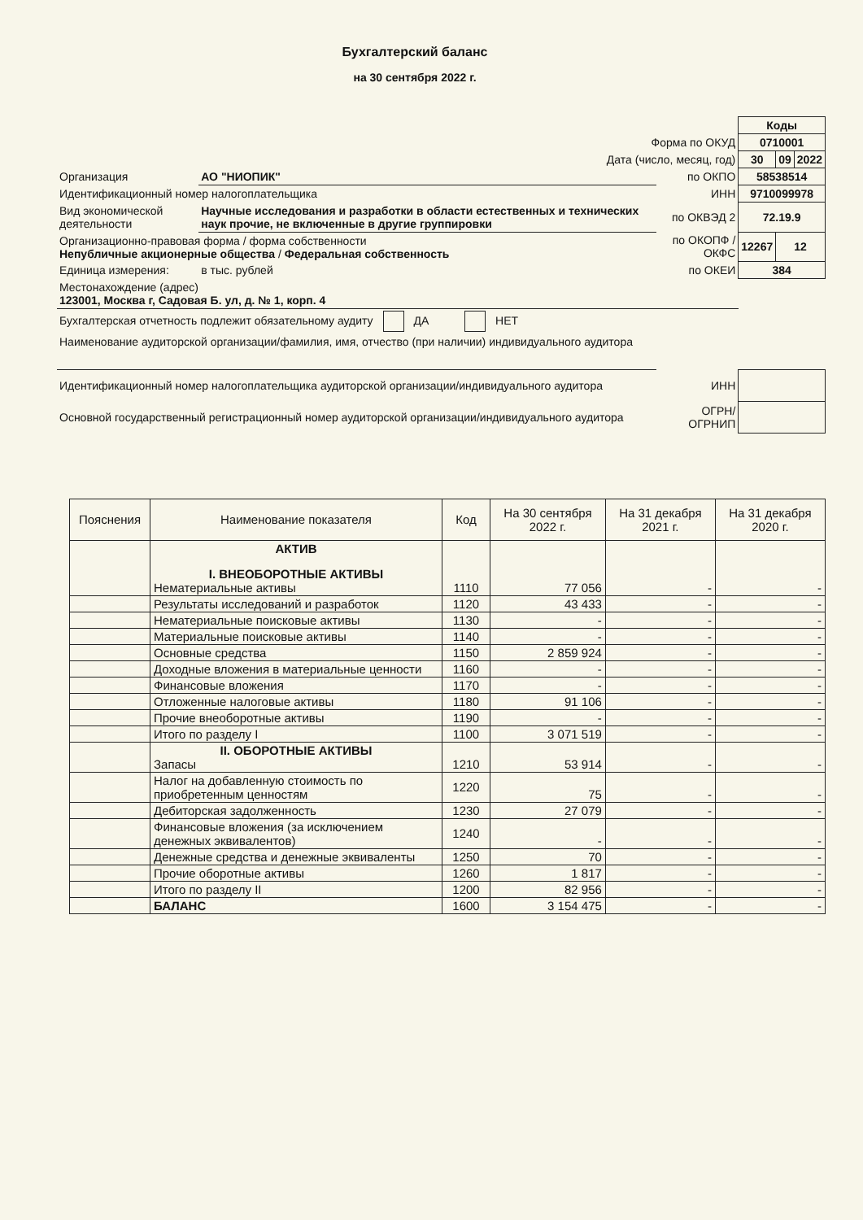Бухгалтерский баланс
на 30 сентября 2022 г.
| | | | Коды | | |
| Форма по ОКУД | | | 0710001 | | |
| Дата (число, месяц, год) | | | 30 | 09 | 2022 |
| Организация | АО "НИОПИК" | по ОКПО | 58538514 | | |
| Идентификационный номер налогоплательщика | | ИНН | 9710099978 | | |
| Вид экономической деятельности | Научные исследования и разработки в области естественных и технических наук прочие, не включенные в другие группировки | по ОКВЭД 2 | 72.19.9 | | |
| Организационно-правовая форма / форма собственности Непубличные акционерные общества / Федеральная собственность | | по ОКОПФ / ОКФС | 12267 | 12 | |
| Единица измерения: | в тыс. рублей | по ОКЕИ | 384 | | |
| Местонахождение (адрес) 123001, Москва г, Садовая Б. ул, д. № 1, корп. 4 | | | | | |
| Бухгалтерская отчетность подлежит обязательному аудиту ДА НЕТ | | | | | |
| Наименование аудиторской организации/фамилия, имя, отчество (при наличии) индивидуального аудитора | | | | | |
| Идентификационный номер налогоплательщика аудиторской организации/индивидуального аудитора | | ИНН | | | |
| Основной государственный регистрационный номер аудиторской организации/индивидуального аудитора | | ОГРН/ ОГРНИП | | | |
| Пояснения | Наименование показателя | Код | На 30 сентября 2022 г. | На 31 декабря 2021 г. | На 31 декабря 2020 г. |
| --- | --- | --- | --- | --- | --- |
| | АКТИВ I. ВНЕОБОРОТНЫЕ АКТИВЫ Нематериальные активы | 1110 | 77 056 | - | - |
| | Результаты исследований и разработок | 1120 | 43 433 | - | - |
| | Нематериальные поисковые активы | 1130 | - | - | - |
| | Материальные поисковые активы | 1140 | - | - | - |
| | Основные средства | 1150 | 2 859 924 | - | - |
| | Доходные вложения в материальные ценности | 1160 | - | - | - |
| | Финансовые вложения | 1170 | - | - | - |
| | Отложенные налоговые активы | 1180 | 91 106 | - | - |
| | Прочие внеоборотные активы | 1190 | - | - | - |
| | Итого по разделу I | 1100 | 3 071 519 | - | - |
| | II. ОБОРОТНЫЕ АКТИВЫ Запасы | 1210 | 53 914 | - | - |
| | Налог на добавленную стоимость по приобретенным ценностям | 1220 | 75 | - | - |
| | Дебиторская задолженность | 1230 | 27 079 | - | - |
| | Финансовые вложения (за исключением денежных эквивалентов) | 1240 | - | - | - |
| | Денежные средства и денежные эквиваленты | 1250 | 70 | - | - |
| | Прочие оборотные активы | 1260 | 1 817 | - | - |
| | Итого по разделу II | 1200 | 82 956 | - | - |
| | БАЛАНС | 1600 | 3 154 475 | - | - |